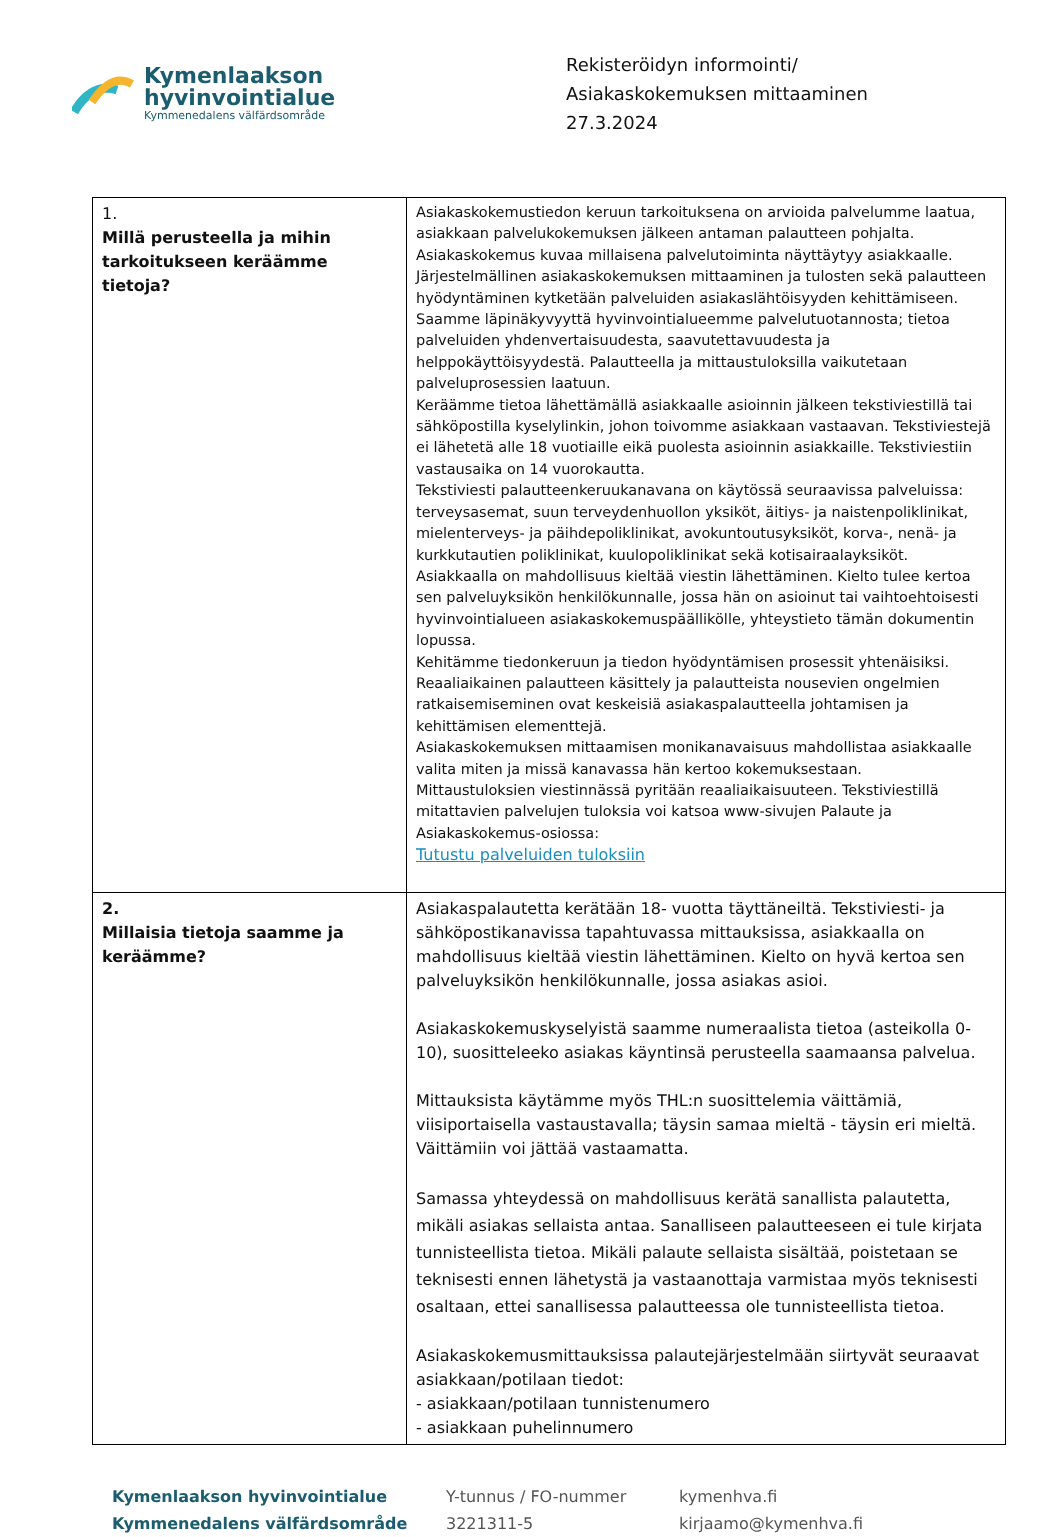Kymenlaakson
hyvinvointialue
Kymmenedalens välfärdsområde
Rekisteröidyn informointi/
Asiakaskokemuksen mittaaminen
27.3.2024
| 1. Millä perusteella ja mihin tarkoitukseen keräämme tietoja? | Asiakaskokemustiedon keruun tarkoituksena on arvioida palvelumme laatua, asiakkaan palvelukokemuksen jälkeen antaman palautteen pohjalta. Asiakaskokemus kuvaa millaisena palvelutoiminta näyttäytyy asiakkaalle. Järjestelmällinen asiakaskokemuksen mittaaminen ja tulosten sekä palautteen hyödyntäminen kytketään palveluiden asiakaslähtöisyyden kehittämiseen. Saamme läpinäkyvyyttä hyvinvointialueemme palvelutuotannosta; tietoa palveluiden yhdenvertaisuudesta, saavutettavuudesta ja helppokäyttöisyydestä. Palautteella ja mittaustuloksilla vaikutetaan palveluprosessien laatuun. Keräämme tietoa lähettämällä asiakkaalle asioinnin jälkeen tekstiviestillä tai sähköpostilla kyselylinkin, johon toivomme asiakkaan vastaavan. Tekstiviestejä ei lähetetä alle 18 vuotiaille eikä puolesta asioinnin asiakkaille. Tekstiviestiin vastausaika on 14 vuorokautta. Tekstiviesti palautteenkeruukanavana on käytössä seuraavissa palveluissa: terveysasemat, suun terveydenhuollon yksiköt, äitiys- ja naistenpoliklinikat, mielenterveys- ja päihdepoliklinikat, avokuntoutusyksiköt, korva-, nenä- ja kurkkutautien poliklinikat, kuulopoliklinikat sekä kotisairaalayksiköt. Asiakkaalla on mahdollisuus kieltää viestin lähettäminen. Kielto tulee kertoa sen palveluyksikön henkilökunnalle, jossa hän on asioinut tai vaihtoehtoisesti hyvinvointialueen asiakaskokemuspäällikölle, yhteystieto tämän dokumentin lopussa. Kehitämme tiedonkeruun ja tiedon hyödyntämisen prosessit yhtenäisiksi. Reaaliaikainen palautteen käsittely ja palautteista nousevien ongelmien ratkaisemiseminen ovat keskeisiä asiakaspalautteella johtamisen ja kehittämisen elementtejä. Asiakaskokemuksen mittaamisen monikanavaisuus mahdollistaa asiakkaalle valita miten ja missä kanavassa hän kertoo kokemuksestaan. Mittaustuloksien viestinnässä pyritään reaaliaikaisuuteen. Tekstiviestillä mitattavien palvelujen tuloksia voi katsoa www-sivujen Palaute ja Asiakaskokemus-osiossa: Tutustu palveluiden tuloksiin |
| 2. Millaisia tietoja saamme ja keräämme? | Asiakaspalautetta kerätään 18- vuotta täyttäneiltä. Tekstiviesti- ja sähköpostikanavissa tapahtuvassa mittauksissa, asiakkaalla on mahdollisuus kieltää viestin lähettäminen. Kielto on hyvä kertoa sen palveluyksikön henkilökunnalle, jossa asiakas asioi. Asiakaskokemuskyselyistä saamme numeraalista tietoa (asteikolla 0-10), suositteleeko asiakas käyntinsä perusteella saamaansa palvelua. Mittauksista käytämme myös THL:n suosittelemia väittämiä, viisiportaisella vastaustavalla; täysin samaa mieltä - täysin eri mieltä. Väittämiin voi jättää vastaamatta. Samassa yhteydessä on mahdollisuus kerätä sanallista palautetta, mikäli asiakas sellaista antaa. Sanalliseen palautteeseen ei tule kirjata tunnisteellista tietoa. Mikäli palaute sellaista sisältää, poistetaan se teknisesti ennen lähetystä ja vastaanottaja varmistaa myös teknisesti osaltaan, ettei sanallisessa palautteessa ole tunnisteellista tietoa. Asiakaskokemusmittauksissa palautejärjestelmään siirtyvät seuraavat asiakkaan/potilaan tiedot: - asiakkaan/potilaan tunnistenumero - asiakkaan puhelinnumero |
Kymenlaakson hyvinvointialue
Kymmenedalens välfärdsområde
Y-tunnus / FO-nummer
3221311-5
kymenhva.fi
kirjaamo@kymenhva.fi